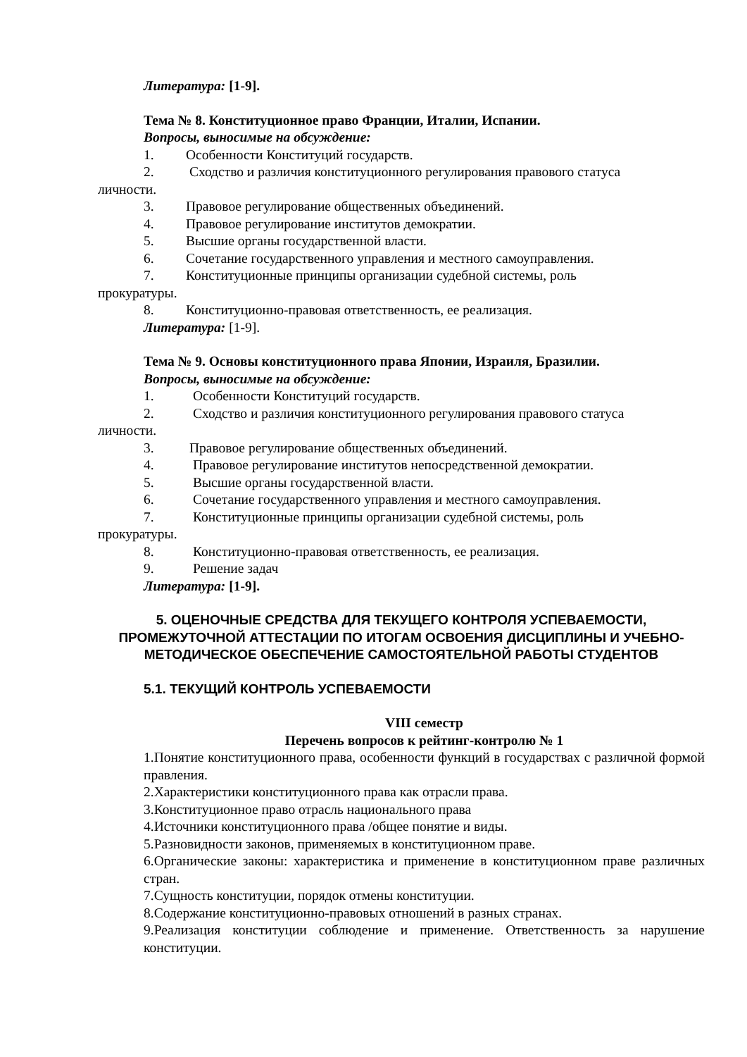Литература: [1-9].
Тема № 8. Конституционное право Франции, Италии, Испании.
Вопросы, выносимые на обсуждение:
1. Особенности Конституций государств.
2. Сходство и различия конституционного регулирования правового статуса
личности.
3. Правовое регулирование общественных объединений.
4. Правовое регулирование институтов демократии.
5. Высшие органы государственной власти.
6. Сочетание государственного управления и местного самоуправления.
7. Конституционные принципы организации судебной системы, роль
прокуратуры.
8. Конституционно-правовая ответственность, ее реализация.
Литература: [1-9].
Тема № 9. Основы конституционного права Японии, Израиля, Бразилии.
Вопросы, выносимые на обсуждение:
1. Особенности Конституций государств.
2. Сходство и различия конституционного регулирования правового статуса
личности.
3. Правовое регулирование общественных объединений.
4. Правовое регулирование институтов непосредственной демократии.
5. Высшие органы государственной власти.
6. Сочетание государственного управления и местного самоуправления.
7. Конституционные принципы организации судебной системы, роль
прокуратуры.
8. Конституционно-правовая ответственность, ее реализация.
9. Решение задач
Литература: [1-9].
5. ОЦЕНОЧНЫЕ СРЕДСТВА ДЛЯ ТЕКУЩЕГО КОНТРОЛЯ УСПЕВАЕМОСТИ, ПРОМЕЖУТОЧНОЙ АТТЕСТАЦИИ ПО ИТОГАМ ОСВОЕНИЯ ДИСЦИПЛИНЫ И УЧЕБНО-МЕТОДИЧЕСКОЕ ОБЕСПЕЧЕНИЕ САМОСТОЯТЕЛЬНОЙ РАБОТЫ СТУДЕНТОВ
5.1. ТЕКУЩИЙ КОНТРОЛЬ УСПЕВАЕМОСТИ
VIII семестр
Перечень вопросов к рейтинг-контролю № 1
1.Понятие конституционного права, особенности функций в государствах с различной формой правления.
2.Характеристики конституционного права как отрасли права.
3.Конституционное право отрасль национального права
4.Источники конституционного права /общее понятие и виды.
5.Разновидности законов, применяемых в конституционном праве.
6.Органические законы: характеристика и применение в конституционном праве различных стран.
7.Сущность конституции, порядок отмены конституции.
8.Содержание конституционно-правовых отношений в разных странах.
9.Реализация конституции соблюдение и применение. Ответственность за нарушение конституции.